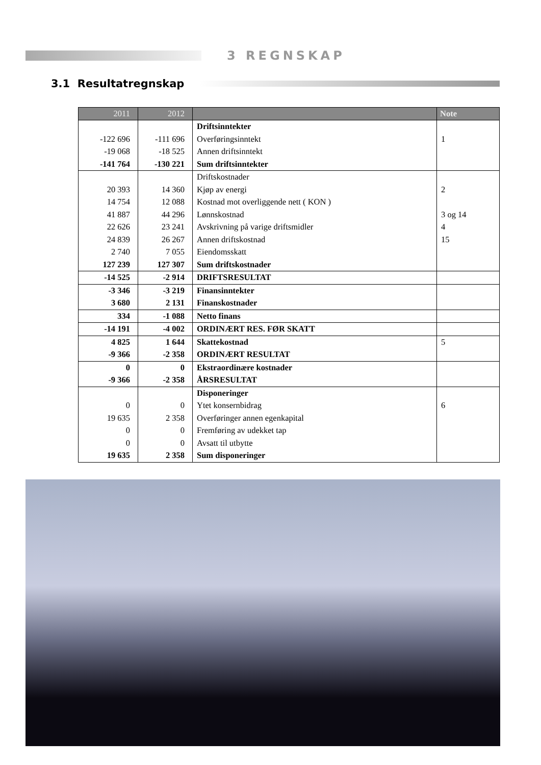3 REGNSKAP
3.1 Resultatregnskap
| 2011 | 2012 | | Note |
| --- | --- | --- | --- |
| | | Driftsinntekter | |
| -122 696 | -111 696 | Overføringsinntekt | 1 |
| -19 068 | -18 525 | Annen driftsinntekt | |
| -141 764 | -130 221 | Sum driftsinntekter | |
| | | Driftskostnader | |
| 20 393 | 14 360 | Kjøp av energi | 2 |
| 14 754 | 12 088 | Kostnad mot overliggende nett ( KON ) | |
| 41 887 | 44 296 | Lønnskostnad | 3 og 14 |
| 22 626 | 23 241 | Avskrivning på varige driftsmidler | 4 |
| 24 839 | 26 267 | Annen driftskostnad | 15 |
| 2 740 | 7 055 | Eiendomsskatt | |
| 127 239 | 127 307 | Sum driftskostnader | |
| -14 525 | -2 914 | DRIFTSRESULTAT | |
| -3 346 | -3 219 | Finansinntekter | |
| 3 680 | 2 131 | Finanskostnader | |
| 334 | -1 088 | Netto finans | |
| -14 191 | -4 002 | ORDINÆRT RES. FØR SKATT | |
| 4 825 | 1 644 | Skattekostnad | 5 |
| -9 366 | -2 358 | ORDINÆRT RESULTAT | |
| 0 | 0 | Ekstraordinære kostnader | |
| -9 366 | -2 358 | ÅRSRESULTAT | |
| | | Disponeringer | |
| 0 | 0 | Ytet konsernbidrag | 6 |
| 19 635 | 2 358 | Overføringer annen egenkapital | |
| 0 | 0 | Fremføring av udekket tap | |
| 0 | 0 | Avsatt til utbytte | |
| 19 635 | 2 358 | Sum disponeringer | |